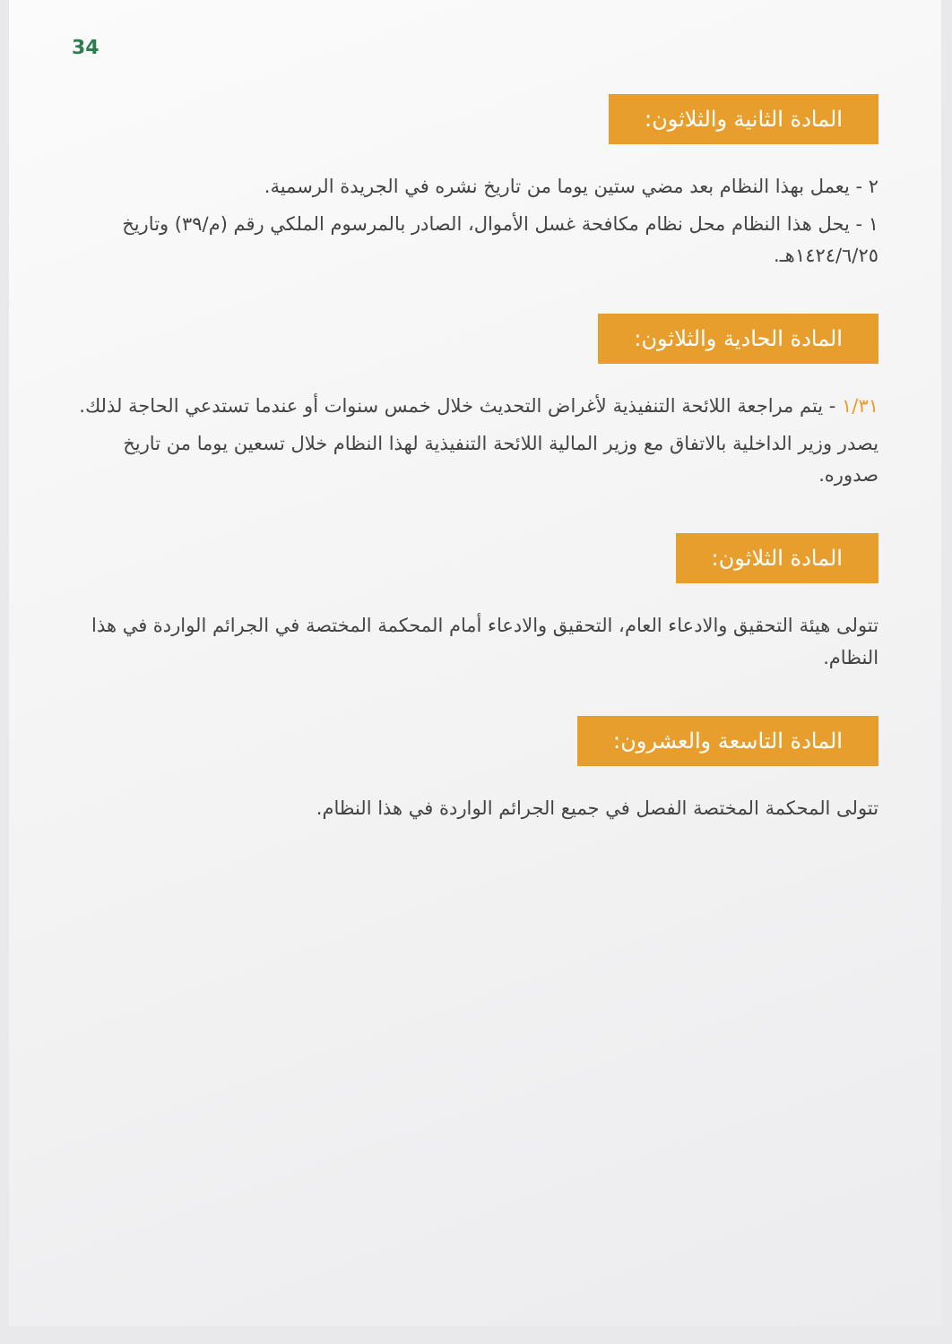34
المادة الثانية والثلاثون:
٢ - يعمل بهذا النظام بعد مضي ستين يوما من تاريخ نشره في الجريدة الرسمية.
١ - يحل هذا النظام محل نظام مكافحة غسل الأموال، الصادر بالمرسوم الملكي رقم (م/٣٩) وتاريخ ١٤٢٤/٦/٢٥هـ.
المادة الحادية والثلاثون:
١/٣١ - يتم مراجعة اللائحة التنفيذية لأغراض التحديث خلال خمس سنوات أو عندما تستدعي الحاجة لذلك.
يصدر وزير الداخلية بالاتفاق مع وزير المالية اللائحة التنفيذية لهذا النظام خلال تسعين يوما من تاريخ صدوره.
المادة الثلاثون:
تتولى هيئة التحقيق والادعاء العام، التحقيق والادعاء أمام المحكمة المختصة في الجرائم الواردة في هذا النظام.
المادة التاسعة والعشرون:
تتولى المحكمة المختصة الفصل في جميع الجرائم الواردة في هذا النظام.